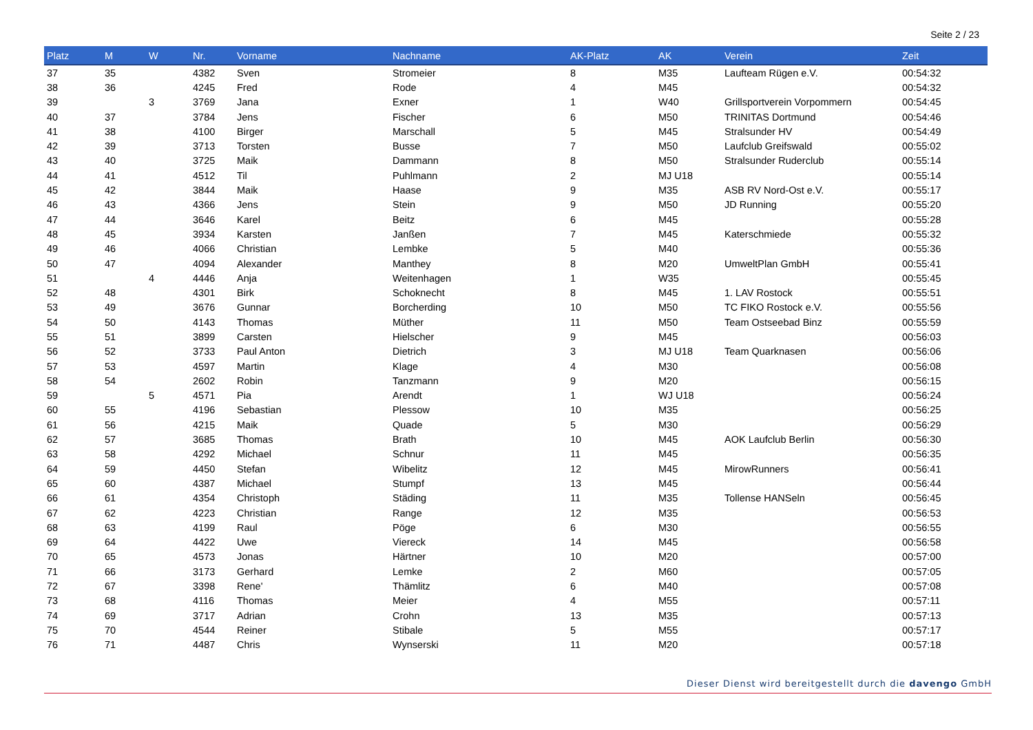Seite 2 / 23
| Platz | M | W | Nr. | Vorname | Nachname | AK-Platz | AK | Verein | Zeit |
| --- | --- | --- | --- | --- | --- | --- | --- | --- | --- |
| 37 | 35 | | 4382 | Sven | Stromeier | 8 | M35 | Laufteam Rügen e.V. | 00:54:32 |
| 38 | 36 | | 4245 | Fred | Rode | 4 | M45 | | 00:54:32 |
| 39 | | 3 | 3769 | Jana | Exner | 1 | W40 | Grillsportverein Vorpommern | 00:54:45 |
| 40 | 37 | | 3784 | Jens | Fischer | 6 | M50 | TRINITAS Dortmund | 00:54:46 |
| 41 | 38 | | 4100 | Birger | Marschall | 5 | M45 | Stralsunder HV | 00:54:49 |
| 42 | 39 | | 3713 | Torsten | Busse | 7 | M50 | Laufclub Greifswald | 00:55:02 |
| 43 | 40 | | 3725 | Maik | Dammann | 8 | M50 | Stralsunder Ruderclub | 00:55:14 |
| 44 | 41 | | 4512 | Til | Puhlmann | 2 | MJ U18 | | 00:55:14 |
| 45 | 42 | | 3844 | Maik | Haase | 9 | M35 | ASB RV Nord-Ost e.V. | 00:55:17 |
| 46 | 43 | | 4366 | Jens | Stein | 9 | M50 | JD Running | 00:55:20 |
| 47 | 44 | | 3646 | Karel | Beitz | 6 | M45 | | 00:55:28 |
| 48 | 45 | | 3934 | Karsten | Janßen | 7 | M45 | Katerschmiede | 00:55:32 |
| 49 | 46 | | 4066 | Christian | Lembke | 5 | M40 | | 00:55:36 |
| 50 | 47 | | 4094 | Alexander | Manthey | 8 | M20 | UmweltPlan GmbH | 00:55:41 |
| 51 | | 4 | 4446 | Anja | Weitenhagen | 1 | W35 | | 00:55:45 |
| 52 | 48 | | 4301 | Birk | Schoknecht | 8 | M45 | 1. LAV Rostock | 00:55:51 |
| 53 | 49 | | 3676 | Gunnar | Borcherding | 10 | M50 | TC FIKO Rostock e.V. | 00:55:56 |
| 54 | 50 | | 4143 | Thomas | Müther | 11 | M50 | Team Ostseebad Binz | 00:55:59 |
| 55 | 51 | | 3899 | Carsten | Hielscher | 9 | M45 | | 00:56:03 |
| 56 | 52 | | 3733 | Paul Anton | Dietrich | 3 | MJ U18 | Team Quarknasen | 00:56:06 |
| 57 | 53 | | 4597 | Martin | Klage | 4 | M30 | | 00:56:08 |
| 58 | 54 | | 2602 | Robin | Tanzmann | 9 | M20 | | 00:56:15 |
| 59 | | 5 | 4571 | Pia | Arendt | 1 | WJ U18 | | 00:56:24 |
| 60 | 55 | | 4196 | Sebastian | Plessow | 10 | M35 | | 00:56:25 |
| 61 | 56 | | 4215 | Maik | Quade | 5 | M30 | | 00:56:29 |
| 62 | 57 | | 3685 | Thomas | Brath | 10 | M45 | AOK Laufclub Berlin | 00:56:30 |
| 63 | 58 | | 4292 | Michael | Schnur | 11 | M45 | | 00:56:35 |
| 64 | 59 | | 4450 | Stefan | Wibelitz | 12 | M45 | MirowRunners | 00:56:41 |
| 65 | 60 | | 4387 | Michael | Stumpf | 13 | M45 | | 00:56:44 |
| 66 | 61 | | 4354 | Christoph | Städing | 11 | M35 | Tollense HANSeln | 00:56:45 |
| 67 | 62 | | 4223 | Christian | Range | 12 | M35 | | 00:56:53 |
| 68 | 63 | | 4199 | Raul | Pöge | 6 | M30 | | 00:56:55 |
| 69 | 64 | | 4422 | Uwe | Viereck | 14 | M45 | | 00:56:58 |
| 70 | 65 | | 4573 | Jonas | Härtner | 10 | M20 | | 00:57:00 |
| 71 | 66 | | 3173 | Gerhard | Lemke | 2 | M60 | | 00:57:05 |
| 72 | 67 | | 3398 | Rene' | Thämlitz | 6 | M40 | | 00:57:08 |
| 73 | 68 | | 4116 | Thomas | Meier | 4 | M55 | | 00:57:11 |
| 74 | 69 | | 3717 | Adrian | Crohn | 13 | M35 | | 00:57:13 |
| 75 | 70 | | 4544 | Reiner | Stibale | 5 | M55 | | 00:57:17 |
| 76 | 71 | | 4487 | Chris | Wynserski | 11 | M20 | | 00:57:18 |
Dieser Dienst wird bereitgestellt durch die davengo GmbH